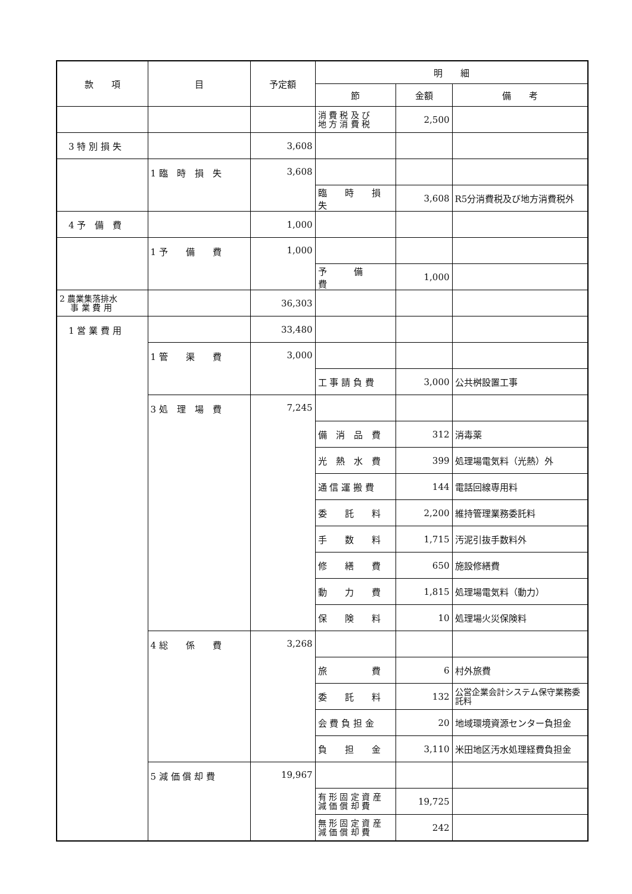| 款 項 | 目 | 予定額 | 明 細 | | |
| --- | --- | --- | --- | --- | --- |
| | | | 節 | 金額 | 備 考 |
| | | | 消 費 税 及 び 地 方 消 費 税 | 2,500 | |
| 3 特 別 損 失 | | 3,608 | | | |
| | 1 臨 時 損 失 | 3,608 | | | |
| | | | 臨 時 損 失 | 3,608 | R5分消費税及び地方消費税外 |
| 4 予 備 費 | | 1,000 | | | |
| | 1 予 備 費 | 1,000 | | | |
| | | | 予 備 費 | 1,000 | |
| 2 農業集落排水 事 業 費 用 | | 36,303 | | | |
| 1 営 業 費 用 | | 33,480 | | | |
| | 1 管 渠 費 | 3,000 | | | |
| | | | 工 事 請 負 費 | 3,000 | 公共桝設置工事 |
| | 3 処 理 場 費 | 7,245 | | | |
| | | | 備 消 品 費 | 312 | 消毒薬 |
| | | | 光 熱 水 費 | 399 | 処理場電気料（光熱）外 |
| | | | 通 信 運 搬 費 | 144 | 電話回線専用料 |
| | | | 委 託 料 | 2,200 | 維持管理業務委託料 |
| | | | 手 数 料 | 1,715 | 汚泥引抜手数料外 |
| | | | 修 繕 費 | 650 | 施設修繕費 |
| | | | 動 力 費 | 1,815 | 処理場電気料（動力） |
| | | | 保 険 料 | 10 | 処理場火災保険料 |
| | 4 総 係 費 | 3,268 | | | |
| | | | 旅 費 | 6 | 村外旅費 |
| | | | 委 託 料 | 132 | 公営企業会計システム保守業務委託料 |
| | | | 会 費 負 担 金 | 20 | 地域環境資源センター負担金 |
| | | | 負 担 金 | 3,110 | 米田地区汚水処理経費負担金 |
| | 5 減 価 償 却 費 | 19,967 | | | |
| | | | 有 形 固 定 資 産 減 価 償 却 費 | 19,725 | |
| | | | 無 形 固 定 資 産 減 価 償 却 費 | 242 | |